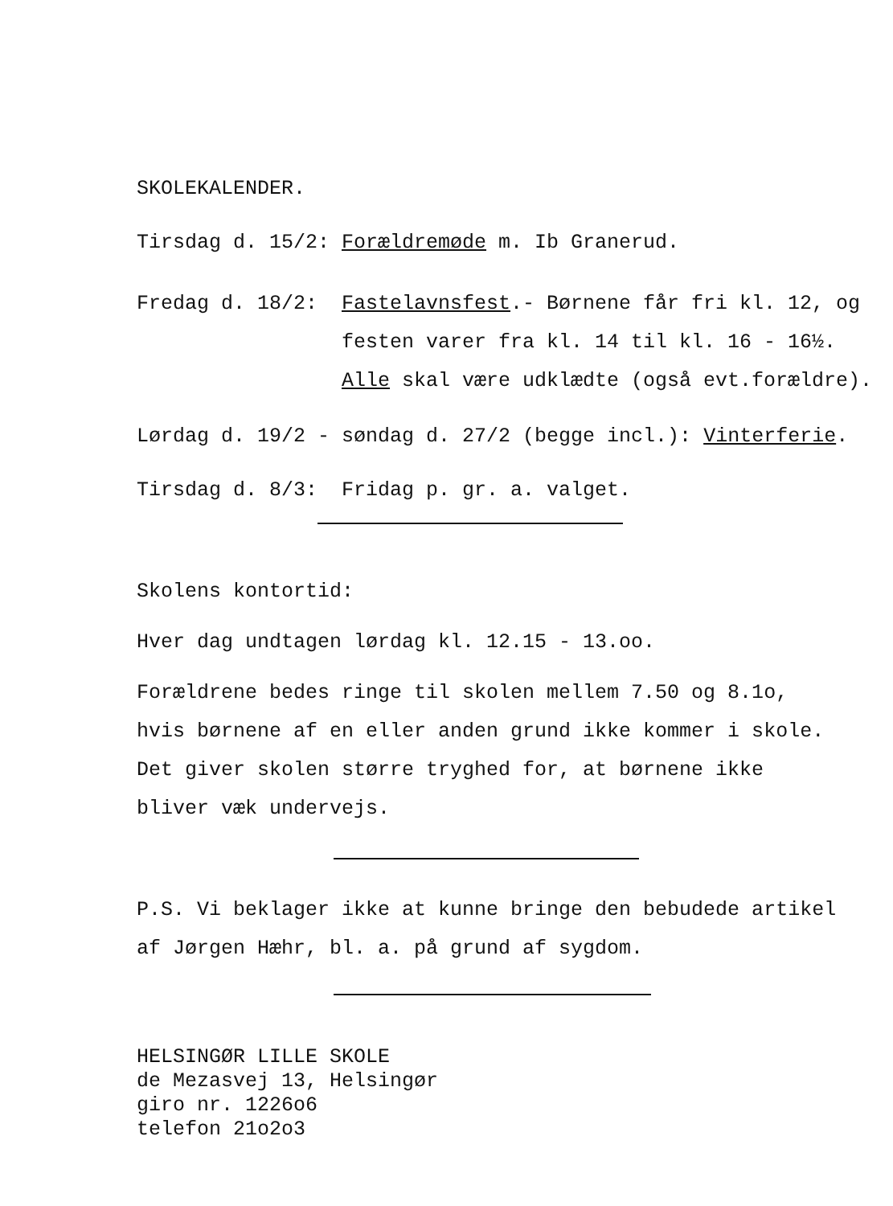SKOLEKALENDER.
Tirsdag d. 15/2: Forældremøde m. Ib Granerud.
Fredag d. 18/2: Fastelavnsfest.- Børnene får fri kl. 12, og
festen varer fra kl. 14 til kl. 16 - 16½.
Alle skal være udklædte (også evt.forældre).
Lørdag d. 19/2 - søndag d. 27/2 (begge incl.): Vinterferie.
Tirsdag d. 8/3: Fridag p. gr. a. valget.
Skolens kontortid:
Hver dag undtagen lørdag kl. 12.15 - 13.oo.
Forældrene bedes ringe til skolen mellem 7.50 og 8.1o,
hvis børnene af en eller anden grund ikke kommer i skole.
Det giver skolen større tryghed for, at børnene ikke
bliver væk undervejs.
P.S. Vi beklager ikke at kunne bringe den bebudede artikel
af Jørgen Hæhr, bl. a. på grund af sygdom.
HELSINGØR LILLE SKOLE
de Mezasvej 13, Helsingør
giro nr. 1226o6
telefon 21o2o3